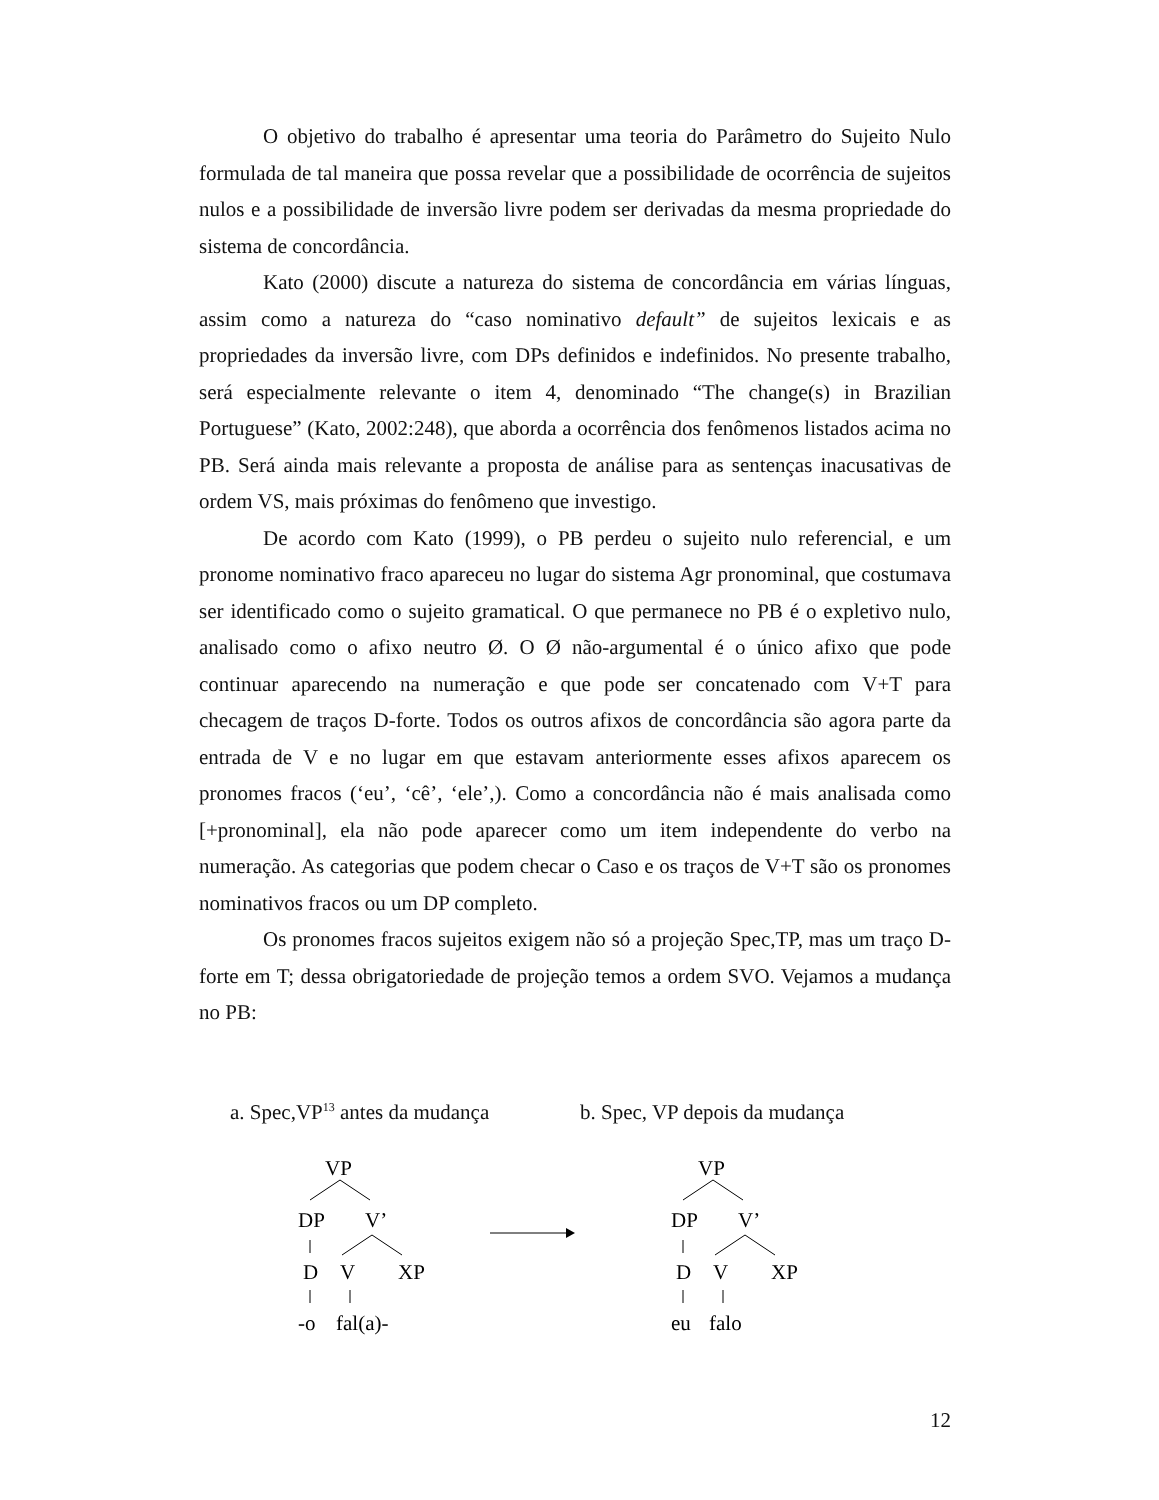O objetivo do trabalho é apresentar uma teoria do Parâmetro do Sujeito Nulo formulada de tal maneira que possa revelar que a possibilidade de ocorrência de sujeitos nulos e a possibilidade de inversão livre podem ser derivadas da mesma propriedade do sistema de concordância.
Kato (2000) discute a natureza do sistema de concordância em várias línguas, assim como a natureza do “caso nominativo default” de sujeitos lexicais e as propriedades da inversão livre, com DPs definidos e indefinidos. No presente trabalho, será especialmente relevante o item 4, denominado “The change(s) in Brazilian Portuguese” (Kato, 2002:248), que aborda a ocorrência dos fenômenos listados acima no PB. Será ainda mais relevante a proposta de análise para as sentenças inacusativas de ordem VS, mais próximas do fenômeno que investigo.
De acordo com Kato (1999), o PB perdeu o sujeito nulo referencial, e um pronome nominativo fraco apareceu no lugar do sistema Agr pronominal, que costumava ser identificado como o sujeito gramatical. O que permanece no PB é o expletivo nulo, analisado como o afixo neutro Ø. O Ø não-argumental é o único afixo que pode continuar aparecendo na numeração e que pode ser concatenado com V+T para checagem de traços D-forte. Todos os outros afixos de concordância são agora parte da entrada de V e no lugar em que estavam anteriormente esses afixos aparecem os pronomes fracos (‘eu’, ‘cê’, ‘ele’,). Como a concordância não é mais analisada como [+pronominal], ela não pode aparecer como um item independente do verbo na numeração. As categorias que podem checar o Caso e os traços de V+T são os pronomes nominativos fracos ou um DP completo.
Os pronomes fracos sujeitos exigem não só a projeção Spec,TP, mas um traço D-forte em T; dessa obrigatoriedade de projeção temos a ordem SVO. Vejamos a mudança no PB:
a. Spec,VP<sup>13</sup> antes da mudança b. Spec, VP depois da mudança
VP
DP
V’
D
V
XP
-o
fal(a)-
VP
DP
V’
D
V
XP
eu
falo
12